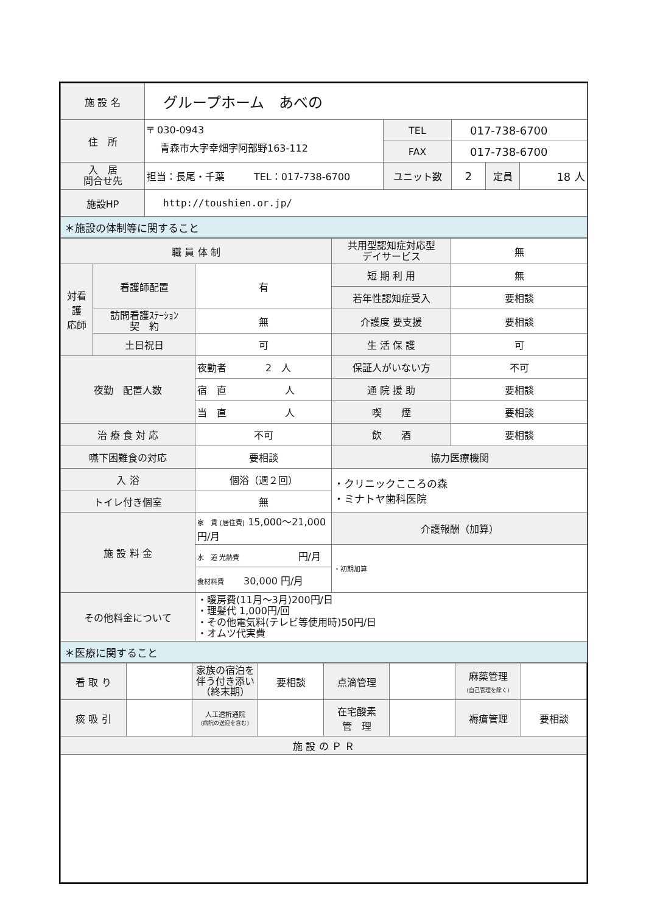| 施 設 名 | グループホーム あべの | | | | |
| 住 所 | 〒 030-0943 青森市大字幸畑字阿部野163-112 | TEL | 017-738-6700 | | |
| | | FAX | 017-738-6700 | | |
| 入 居 問合せ先 | 担当：長尾・千葉 TEL：017-738-6700 | ユニット数 | 2 | 定員 | 18 人 |
| 施設HP | http://toushien.or.jp/ | | | | |
| ＊施設の体制等に関すること | | | | | |
| 職 員 体 制 | | | 共用型認知症対応型 デイサービス | 無 |
| 対看 護 応師 | 看護師配置 | 有 | 短 期 利 用 | 無 |
| | | | 若年性認知症受入 | 要相談 |
| | 訪問看護ｽﾃｰｼｮﾝ 契 約 | 無 | 介護度 要支援 | 要相談 |
| | 土日祝日 | 可 | 生 活 保 護 | 可 |
| 夜勤 配置人数 | | 夜勤者 2 人 | 保証人がいない方 | 不可 |
| | | 宿 直 人 | 通 院 援 助 | 要相談 |
| | | 当 直 人 | 喫 煙 | 要相談 |
| 治 療 食 対 応 | | 不可 | 飲 酒 | 要相談 |
| 嚥下困難食の対応 | | 要相談 | 協力医療機関 | |
| 入 浴 | | 個浴（週２回） | ・クリニックこころの森 ・ミナトヤ歯科医院 | |
| トイレ付き個室 | | 無 | | |
| 施 設 料 金 | | 家 賃 (居住費) 15,000～21,000 円/月 | 介護報酬（加算） | |
| | | 水 道 光熱費 円/月 | ・初期加算 | |
| | | 食材料費 30,000 円/月 | | |
| その他料金について | | ・暖房費(11月～3月)200円/日 ・理髪代 1,000円/回 ・その他電気料(テレビ等使用時)50円/日 ・オムツ代実費 | | |
| ＊医療に関すること | | | | |
| 看 取 り | | 家族の宿泊を伴う付き添い（終末期） | 要相談 | 点滴管理 | | 麻薬管理 (自己管理を除く) | |
| 痰 吸 引 | | 人工透析通院 (病院の送迎を含む) | | 在宅酸素 管 理 | | 褥瘡管理 | 要相談 |
| 施 設 の Ｐ Ｒ | | | | | | | |